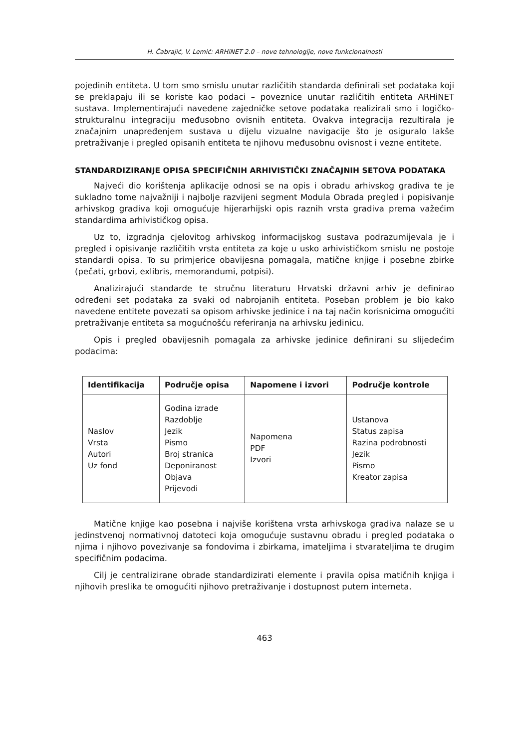H. Čabrajić, V. Lemić: ARHiNET 2.0 – nove tehnologije, nove funkcionalnosti
pojedinih entiteta. U tom smo smislu unutar različitih standarda definirali set podataka koji se preklapaju ili se koriste kao podaci – poveznice unutar različitih entiteta ARHiNET sustava. Implementirajući navedene zajedničke setove podataka realizirali smo i logičko-strukturalnu integraciju međusobno ovisnih entiteta. Ovakva integracija rezultirala je značajnim unapređenjem sustava u dijelu vizualne navigacije što je osiguralo lakše pretraživanje i pregled opisanih entiteta te njihovu međusobnu ovisnost i vezne entitete.
STANDARDIZIRANJE OPISA SPECIFIČNIH ARHIVISTIČKI ZNAČAJNIH SETOVA PODATAKA
Najveći dio korištenja aplikacije odnosi se na opis i obradu arhivskog gradiva te je sukladno tome najvažniji i najbolje razvijeni segment Modula Obrada pregled i popisivanje arhivskog gradiva koji omogućuje hijerarhijski opis raznih vrsta gradiva prema važećim standardima arhivističkog opisa.
Uz to, izgradnja cjelovitog arhivskog informacijskog sustava podrazumijevala je i pregled i opisivanje različitih vrsta entiteta za koje u usko arhivističkom smislu ne postoje standardi opisa. To su primjerice obavijesna pomagala, matične knjige i posebne zbirke (pečati, grbovi, exlibris, memorandumi, potpisi).
Analizirajući standarde te stručnu literaturu Hrvatski državni arhiv je definirao određeni set podataka za svaki od nabrojanih entiteta. Poseban problem je bio kako navedene entitete povezati sa opisom arhivske jedinice i na taj način korisnicima omogućiti pretraživanje entiteta sa mogućnošću referiranja na arhivsku jedinicu.
Opis i pregled obavijesnih pomagala za arhivske jedinice definirani su slijedećim podacima:
| Identifikacija | Područje opisa | Napomene i izvori | Područje kontrole |
| --- | --- | --- | --- |
| Naslov Vrsta Autori Uz fond | Godina izrade Razdoblje Jezik Pismo Broj stranica Deponiranost Objava Prijevodi | Napomena PDF Izvori | Ustanova Status zapisa Razina podrobnosti Jezik Pismo Kreator zapisa |
Matične knjige kao posebna i najviše korištena vrsta arhivskoga gradiva nalaze se u jedinstvenoj normativnoj datoteci koja omogućuje sustavnu obradu i pregled podataka o njima i njihovo povezivanje sa fondovima i zbirkama, imateljima i stvarateljima te drugim specifičnim podacima.
Cilj je centralizirane obrade standardizirati elemente i pravila opisa matičnih knjiga i njihovih preslika te omogućiti njihovo pretraživanje i dostupnost putem interneta.
463